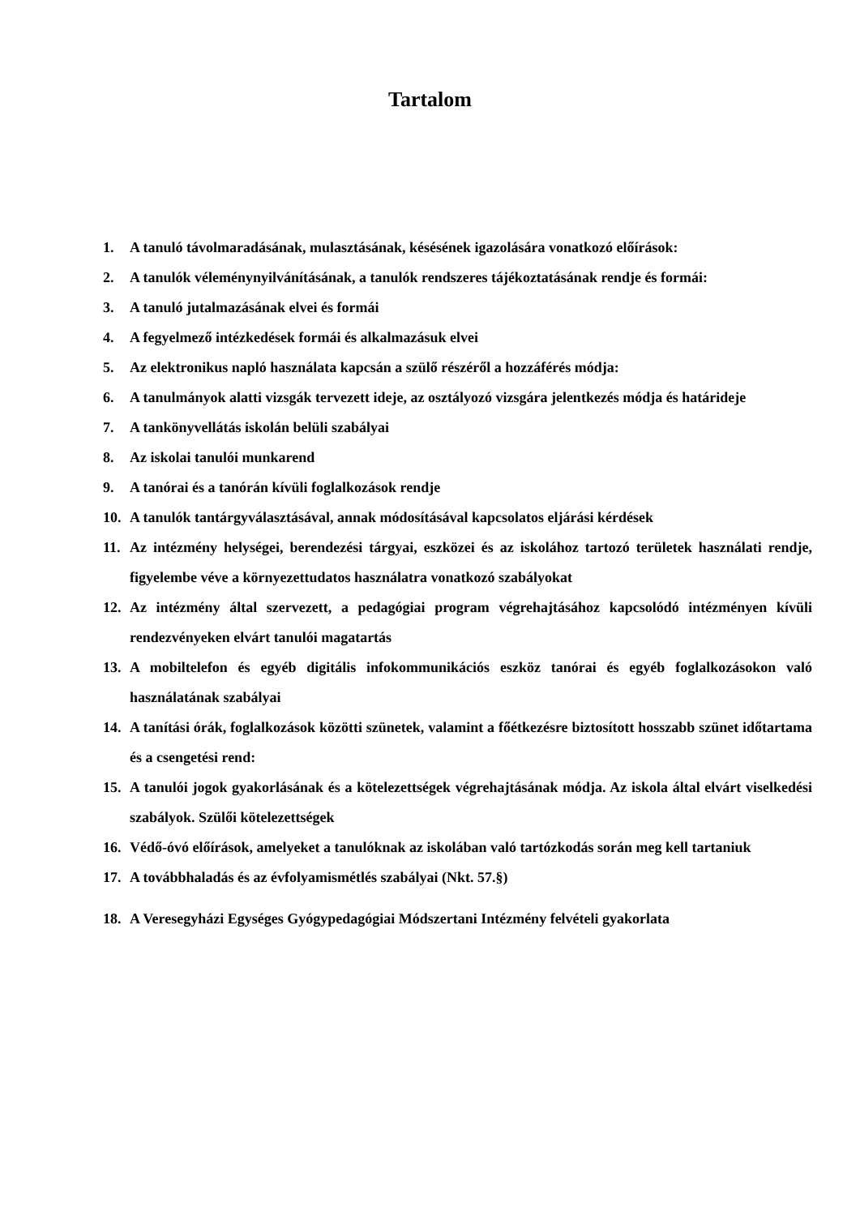Tartalom
1. A tanuló távolmaradásának, mulasztásának, késésének igazolására vonatkozó előírások:
2. A tanulók véleménynyilvánításának, a tanulók rendszeres tájékoztatásának rendje és formái:
3. A tanuló jutalmazásának elvei és formái
4. A fegyelmező intézkedések formái és alkalmazásuk elvei
5. Az elektronikus napló használata kapcsán a szülő részéről a hozzáférés módja:
6. A tanulmányok alatti vizsgák tervezett ideje, az osztályozó vizsgára jelentkezés módja és határideje
7. A tankönyvellátás iskolán belüli szabályai
8. Az iskolai tanulói munkarend
9. A tanórai és a tanórán kívüli foglalkozások rendje
10. A tanulók tantárgyválasztásával, annak módosításával kapcsolatos eljárási kérdések
11. Az intézmény helységei, berendezési tárgyai, eszközei és az iskolához tartozó területek használati rendje, figyelembe véve a környezettudatos használatra vonatkozó szabályokat
12. Az intézmény által szervezett, a pedagógiai program végrehajtásához kapcsolódó intézményen kívüli rendezvényeken elvárt tanulói magatartás
13. A mobiltelefon és egyéb digitális infokommunikációs eszköz tanórai és egyéb foglalkozásokon való használatának szabályai
14. A tanítási órák, foglalkozások közötti szünetek, valamint a főétkezésre biztosított hosszabb szünet időtartama és a csengetési rend:
15. A tanulói jogok gyakorlásának és a kötelezettségek végrehajtásának módja. Az iskola által elvárt viselkedési szabályok. Szülői kötelezettségek
16. Védő-óvó előírások, amelyeket a tanulóknak az iskolában való tartózkodás során meg kell tartaniuk
17. A továbbhaladás és az évfolyamismétlés szabályai (Nkt. 57.§)
18. A Veresegyházi Egységes Gyógypedagógiai Módszertani Intézmény felvételi gyakorlata